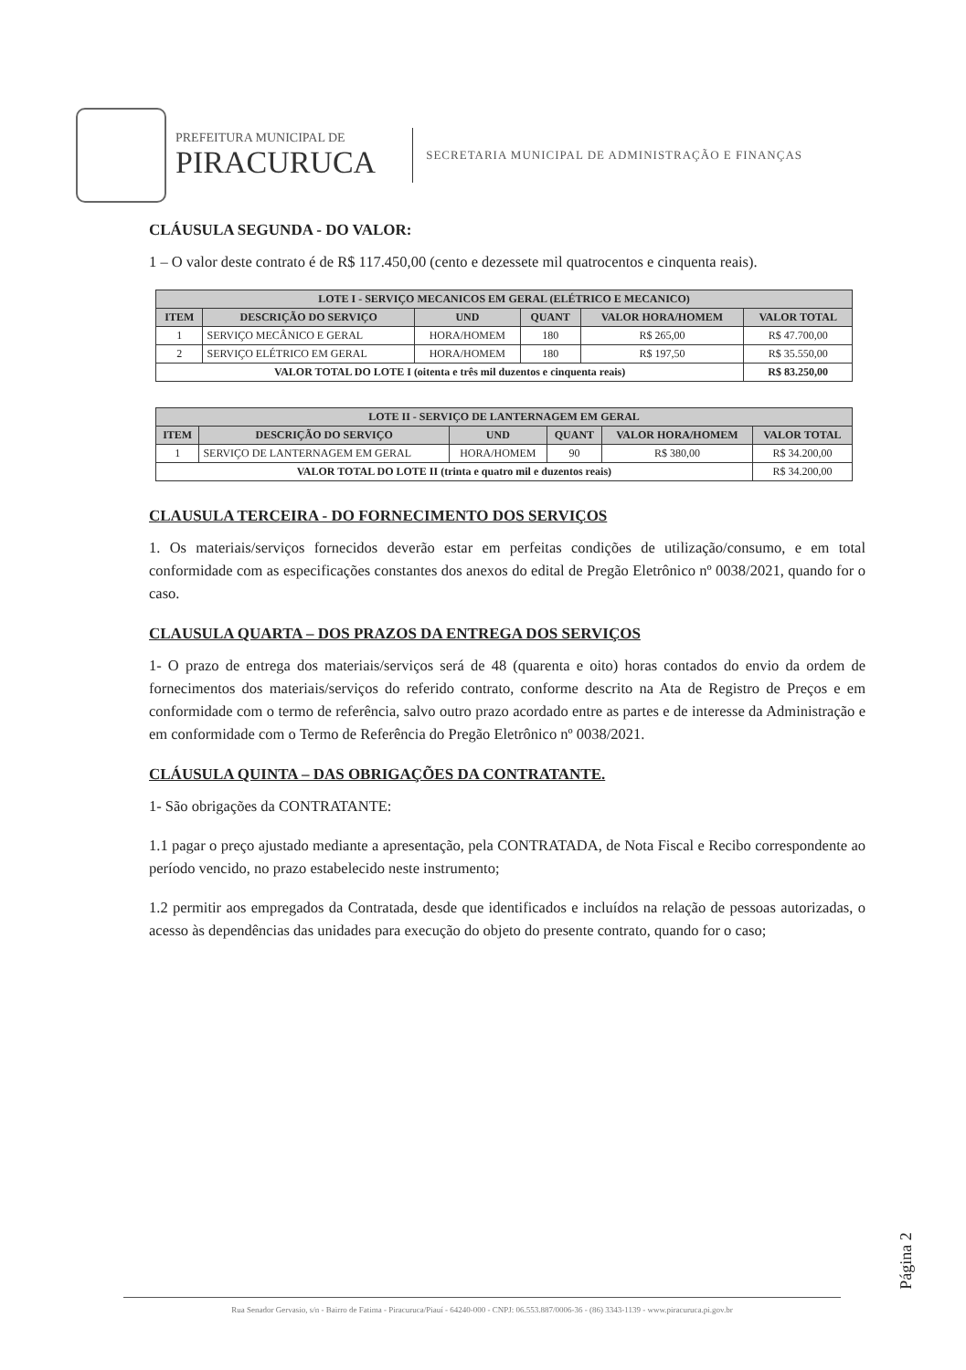PREFEITURA MUNICIPAL DE
PIRACURUCA
SECRETARIA MUNICIPAL DE ADMINISTRAÇÃO E FINANÇAS
CLÁUSULA SEGUNDA - DO VALOR:
1 – O valor deste contrato é de R$ 117.450,00 (cento e dezessete mil quatrocentos e cinquenta reais).
| LOTE I - SERVIÇO MECANICOS EM GERAL (ELÉTRICO E MECANICO) | | | | | |
| --- | --- | --- | --- | --- | --- |
| ITEM | DESCRIÇÃO DO SERVIÇO | UND | QUANT | VALOR HORA/HOMEM | VALOR TOTAL |
| 1 | SERVIÇO MECÂNICO E GERAL | HORA/HOMEM | 180 | R$ 265,00 | R$ 47.700,00 |
| 2 | SERVIÇO ELÉTRICO EM GERAL | HORA/HOMEM | 180 | R$ 197,50 | R$ 35.550,00 |
| VALOR TOTAL DO LOTE I (oitenta e três mil duzentos e cinquenta reais) | | | | | R$ 83.250,00 |
| LOTE II - SERVIÇO DE LANTERNAGEM EM GERAL | | | | | |
| --- | --- | --- | --- | --- | --- |
| ITEM | DESCRIÇÃO DO SERVIÇO | UND | QUANT | VALOR HORA/HOMEM | VALOR TOTAL |
| 1 | SERVIÇO DE LANTERNAGEM EM GERAL | HORA/HOMEM | 90 | R$ 380,00 | R$ 34.200,00 |
| VALOR TOTAL DO LOTE II (trinta e quatro mil e duzentos reais) | | | | | R$ 34.200,00 |
CLAUSULA TERCEIRA - DO FORNECIMENTO DOS SERVIÇOS
1. Os materiais/serviços fornecidos deverão estar em perfeitas condições de utilização/consumo, e em total conformidade com as especificações constantes dos anexos do edital de Pregão Eletrônico nº 0038/2021, quando for o caso.
CLAUSULA QUARTA – DOS PRAZOS DA ENTREGA DOS SERVIÇOS
1- O prazo de entrega dos materiais/serviços será de 48 (quarenta e oito) horas contados do envio da ordem de fornecimentos dos materiais/serviços do referido contrato, conforme descrito na Ata de Registro de Preços e em conformidade com o termo de referência, salvo outro prazo acordado entre as partes e de interesse da Administração e em conformidade com o Termo de Referência do Pregão Eletrônico nº 0038/2021.
CLÁUSULA QUINTA – DAS OBRIGAÇÕES DA CONTRATANTE.
1- São obrigações da CONTRATANTE:
1.1 pagar o preço ajustado mediante a apresentação, pela CONTRATADA, de Nota Fiscal e Recibo correspondente ao período vencido, no prazo estabelecido neste instrumento;
1.2 permitir aos empregados da Contratada, desde que identificados e incluídos na relação de pessoas autorizadas, o acesso às dependências das unidades para execução do objeto do presente contrato, quando for o caso;
Página 2
Rua Senador Gervasio, s/n - Bairro de Fatima - Piracuruca/Piauí - 64240-000 - CNPJ: 06.553.887/0006-36 - (86) 3343-1139 - www.piracuruca.pi.gov.br